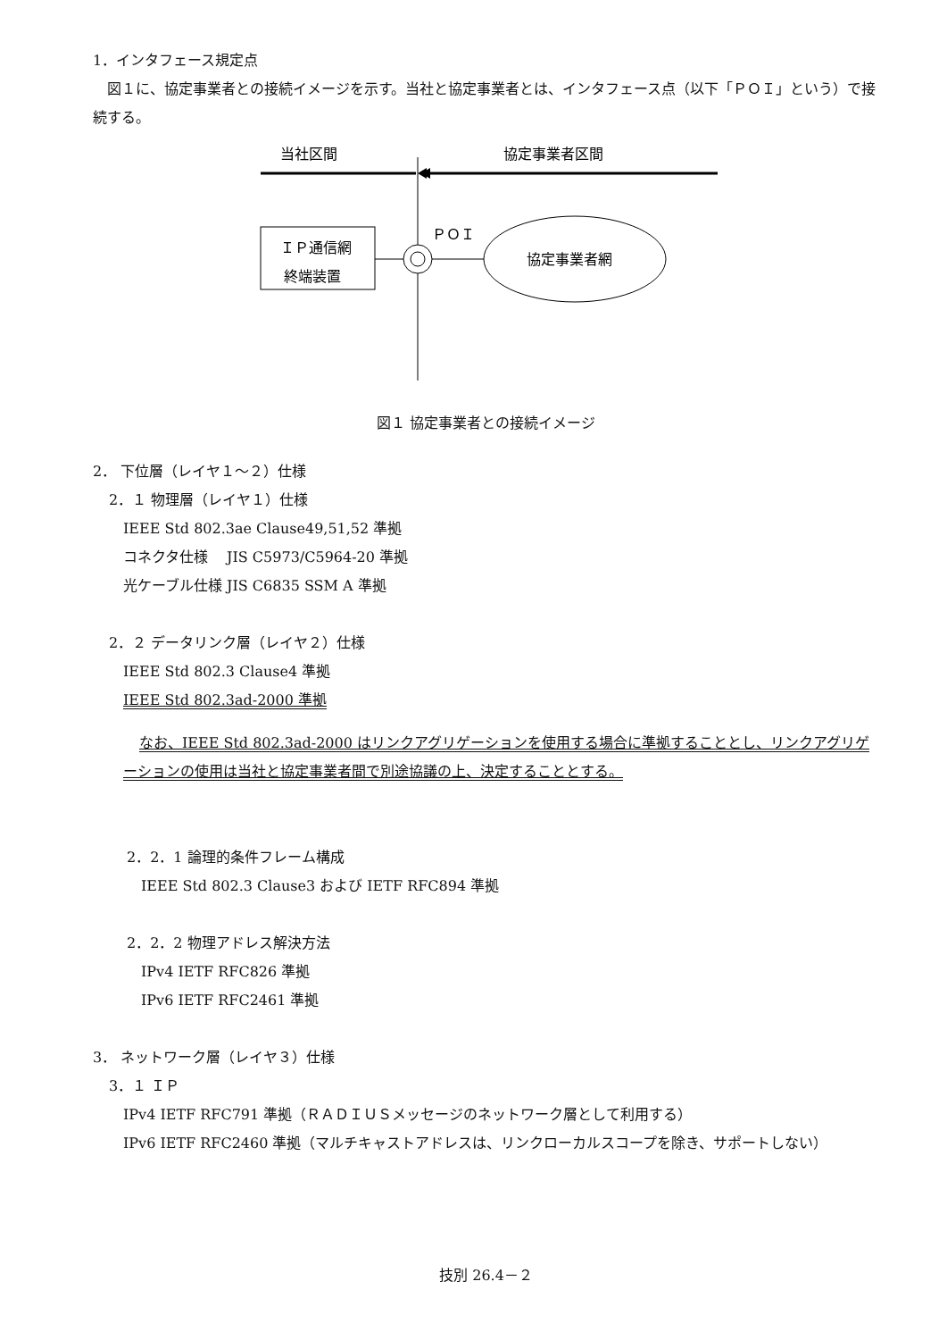1．インタフェース規定点
図１に、協定事業者との接続イメージを示す。当社と協定事業者とは、インタフェース点（以下「ＰＯＩ」という）で接続する。
当社区間
協定事業者区間
ＰＯＩ
ＩＰ通信網
終端装置
協定事業者網
図１ 協定事業者との接続イメージ
2． 下位層（レイヤ１～２）仕様
2．１ 物理層（レイヤ１）仕様
IEEE Std 802.3ae Clause49,51,52 準拠
コネクタ仕様　 JIS C5973/C5964-20 準拠
光ケーブル仕様 JIS C6835 SSM A 準拠
2．２ データリンク層（レイヤ２）仕様
IEEE Std 802.3 Clause4 準拠
IEEE Std 802.3ad-2000 準拠
なお、IEEE Std 802.3ad-2000 はリンクアグリゲーションを使用する場合に準拠することとし、リンクアグリゲーションの使用は当社と協定事業者間で別途協議の上、決定することとする。
2．2．1 論理的条件フレーム構成
IEEE Std 802.3 Clause3 および IETF RFC894 準拠
2．2．2 物理アドレス解決方法
IPv4 IETF RFC826 準拠
IPv6 IETF RFC2461 準拠
3． ネットワーク層（レイヤ３）仕様
3．１ ＩＰ
IPv4 IETF RFC791 準拠（ＲＡＤＩＵＳメッセージのネットワーク層として利用する）
IPv6 IETF RFC2460 準拠（マルチキャストアドレスは、リンクローカルスコープを除き、サポートしない）
技別 26.4－２